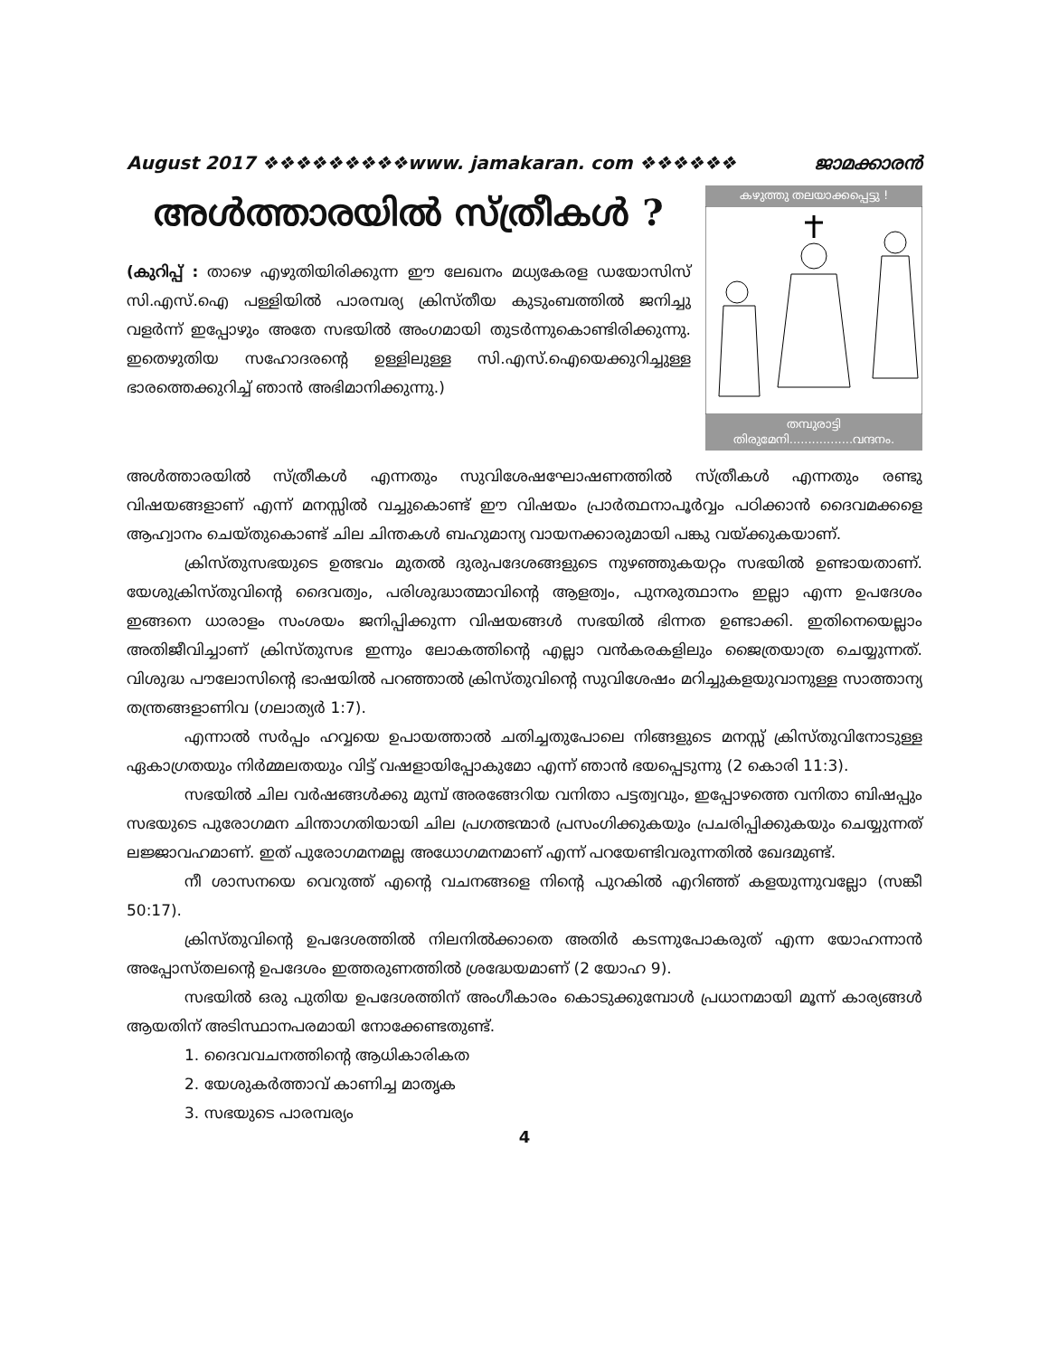August 2017 ❖❖❖❖❖❖❖❖❖www. jamakaran. com ❖❖❖❖❖❖ ജാമക്കാരൻ
അൾത്താരയിൽ സ്ത്രീകൾ ?
(കുറിപ്പ് : താഴെ എഴുതിയിരിക്കുന്ന ഈ ലേഖനം മധ്യകേരള ഡയോസിസ് സി.എസ്.ഐ പള്ളിയിൽ പാരമ്പര്യ ക്രിസ്തീയ കുടുംബത്തിൽ ജനിച്ചു വളർന്ന് ഇപ്പോഴും അതേ സഭയിൽ അംഗമായി തുടർന്നുകൊണ്ടിരിക്കുന്നു. ഇതെഴുതിയ സഹോദരന്റെ ഉള്ളിലുള്ള സി.എസ്.ഐയെക്കുറിച്ചുള്ള ഭാരത്തെക്കുറിച്ച് ഞാൻ അഭിമാനിക്കുന്നു.)
കഴുത്തു തലയാക്കപ്പെട്ടു !
തമ്പുരാട്ടി തിരുമേനി.................വന്ദനം.
അൾത്താരയിൽ സ്ത്രീകൾ എന്നതും സുവിശേഷഘോഷണത്തിൽ സ്ത്രീകൾ എന്നതും രണ്ടു വിഷയങ്ങളാണ് എന്ന് മനസ്സിൽ വച്ചുകൊണ്ട് ഈ വിഷയം പ്രാർത്ഥനാപൂർവ്വം പഠിക്കാൻ ദൈവമക്കളെ ആഹ്വാനം ചെയ്തുകൊണ്ട് ചില ചിന്തകൾ ബഹുമാന്യ വായനക്കാരുമായി പങ്കു വയ്ക്കുകയാണ്.
ക്രിസ്തുസഭയുടെ ഉത്ഭവം മുതൽ ദുരുപദേശങ്ങളുടെ നുഴഞ്ഞുകയറ്റം സഭയിൽ ഉണ്ടായതാണ്. യേശുക്രിസ്തുവിന്റെ ദൈവത്വം, പരിശുദ്ധാത്മാവിന്റെ ആളത്വം, പുനരുത്ഥാനം ഇല്ലാ എന്ന ഉപദേശം ഇങ്ങനെ ധാരാളം സംശയം ജനിപ്പിക്കുന്ന വിഷയങ്ങൾ സഭയിൽ ഭിന്നത ഉണ്ടാക്കി. ഇതിനെയെല്ലാം അതിജീവിച്ചാണ് ക്രിസ്തുസഭ ഇന്നും ലോകത്തിന്റെ എല്ലാ വൻകരകളിലും ജൈത്രയാത്ര ചെയ്യുന്നത്. വിശുദ്ധ പൗലോസിന്റെ ഭാഷയിൽ പറഞ്ഞാൽ ക്രിസ്തുവിന്റെ സുവിശേഷം മറിച്ചുകളയുവാനുള്ള സാത്താന്യ തന്ത്രങ്ങളാണിവ (ഗലാത്യർ 1:7).
എന്നാൽ സർപ്പം ഹവ്വയെ ഉപായത്താൽ ചതിച്ചതുപോലെ നിങ്ങളുടെ മനസ്സ് ക്രിസ്തുവിനോടുള്ള ഏകാഗ്രതയും നിർമ്മലതയും വിട്ട് വഷളായിപ്പോകുമോ എന്ന് ഞാൻ ഭയപ്പെടുന്നു (2 കൊരി 11:3).
സഭയിൽ ചില വർഷങ്ങൾക്കു മുമ്പ് അരങ്ങേറിയ വനിതാ പട്ടത്വവും, ഇപ്പോഴത്തെ വനിതാ ബിഷപ്പും സഭയുടെ പുരോഗമന ചിന്താഗതിയായി ചില പ്രഗത്ഭന്മാർ പ്രസംഗിക്കുകയും പ്രചരിപ്പിക്കുകയും ചെയ്യുന്നത് ലജ്ജാവഹമാണ്. ഇത് പുരോഗമനമല്ല അധോഗമനമാണ് എന്ന് പറയേണ്ടിവരുന്നതിൽ ഖേദമുണ്ട്.
നീ ശാസനയെ വെറുത്ത് എന്റെ വചനങ്ങളെ നിന്റെ പുറകിൽ എറിഞ്ഞ് കളയുന്നുവല്ലോ (സങ്കീ 50:17).
ക്രിസ്തുവിന്റെ ഉപദേശത്തിൽ നിലനിൽക്കാതെ അതിർ കടന്നുപോകരുത് എന്ന യോഹന്നാൻ അപ്പോസ്തലന്റെ ഉപദേശം ഇത്തരുണത്തിൽ ശ്രദ്ധേയമാണ് (2 യോഹ 9).
സഭയിൽ ഒരു പുതിയ ഉപദേശത്തിന് അംഗീകാരം കൊടുക്കുമ്പോൾ പ്രധാനമായി മൂന്ന് കാര്യങ്ങൾ ആയതിന് അടിസ്ഥാനപരമായി നോക്കേണ്ടതുണ്ട്.
1. ദൈവവചനത്തിന്റെ ആധികാരികത
2. യേശുകർത്താവ് കാണിച്ച മാതൃക
3. സഭയുടെ പാരമ്പര്യം
4